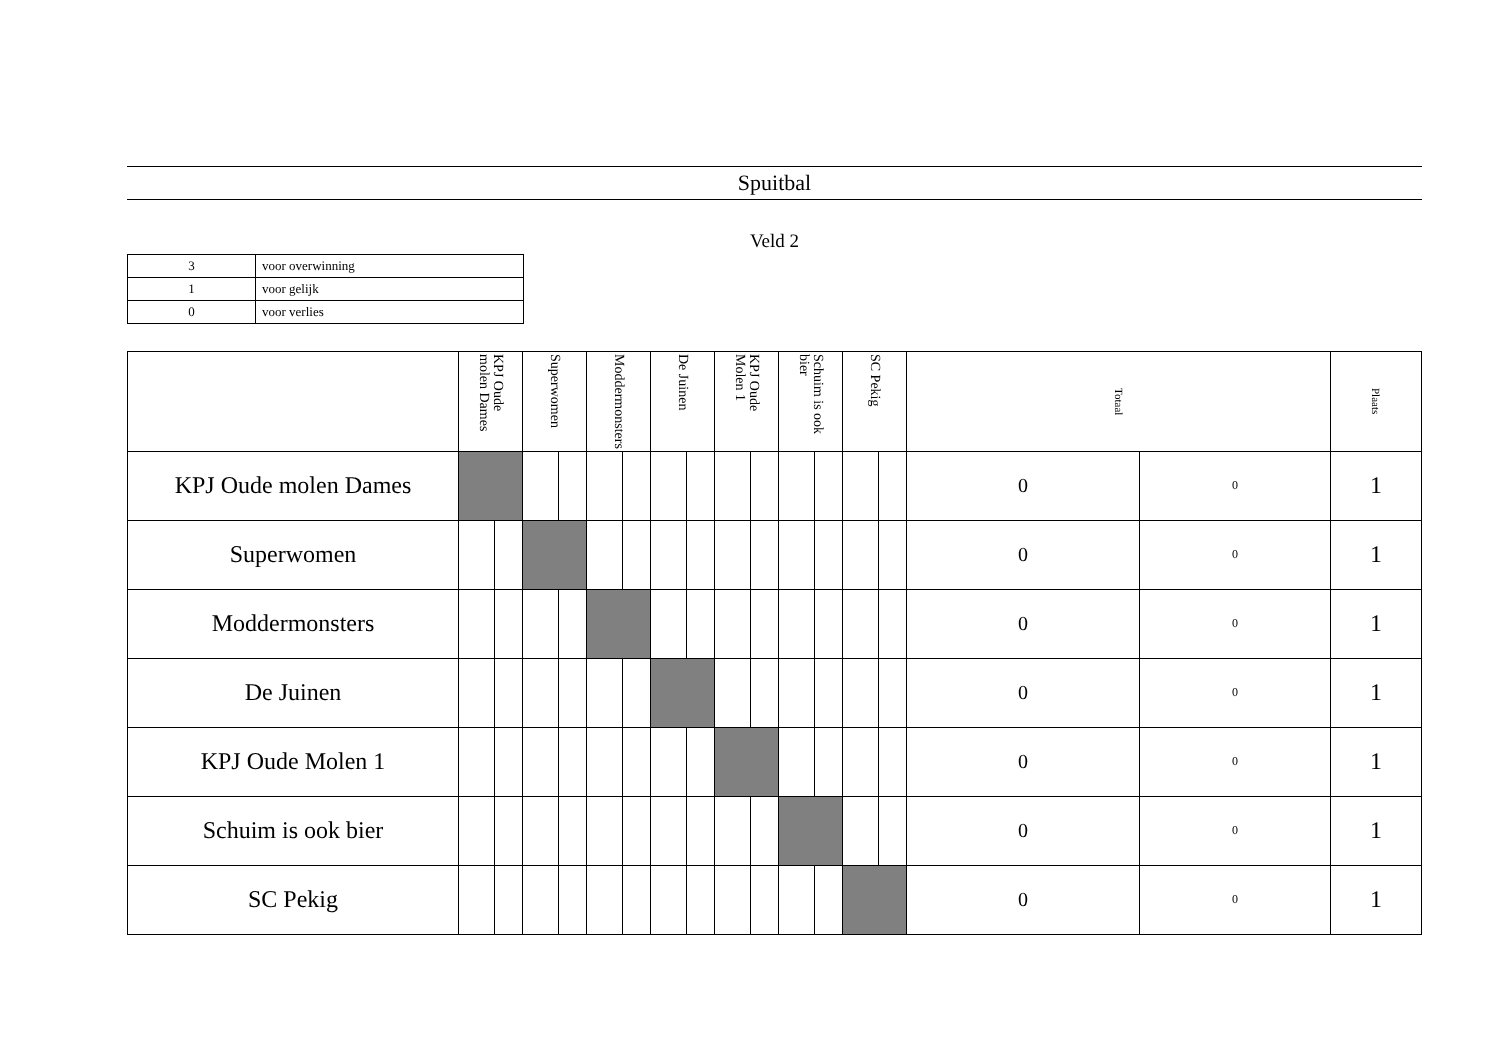Spuitbal
Veld 2
| 3 | voor overwinning |
| 1 | voor gelijk |
| 0 | voor verlies |
| | KPJ Oude molen Dames | | Superwomen | | Moddermonsters | | De Juinen | | KPJ Oude Molen 1 | | Schuim is ook bier | | SC Pekig | | Totaal | | Plaats |
| --- | --- | --- | --- | --- | --- | --- | --- | --- | --- | --- | --- | --- | --- | --- | --- | --- | --- |
| KPJ Oude molen Dames | | | | | | | | | | | | | | | 0 | 0 | 1 |
| Superwomen | | | | | | | | | | | | | | | 0 | 0 | 1 |
| Moddermonsters | | | | | | | | | | | | | | | 0 | 0 | 1 |
| De Juinen | | | | | | | | | | | | | | | 0 | 0 | 1 |
| KPJ Oude Molen 1 | | | | | | | | | | | | | | | 0 | 0 | 1 |
| Schuim is ook bier | | | | | | | | | | | | | | | 0 | 0 | 1 |
| SC Pekig | | | | | | | | | | | | | | | 0 | 0 | 1 |